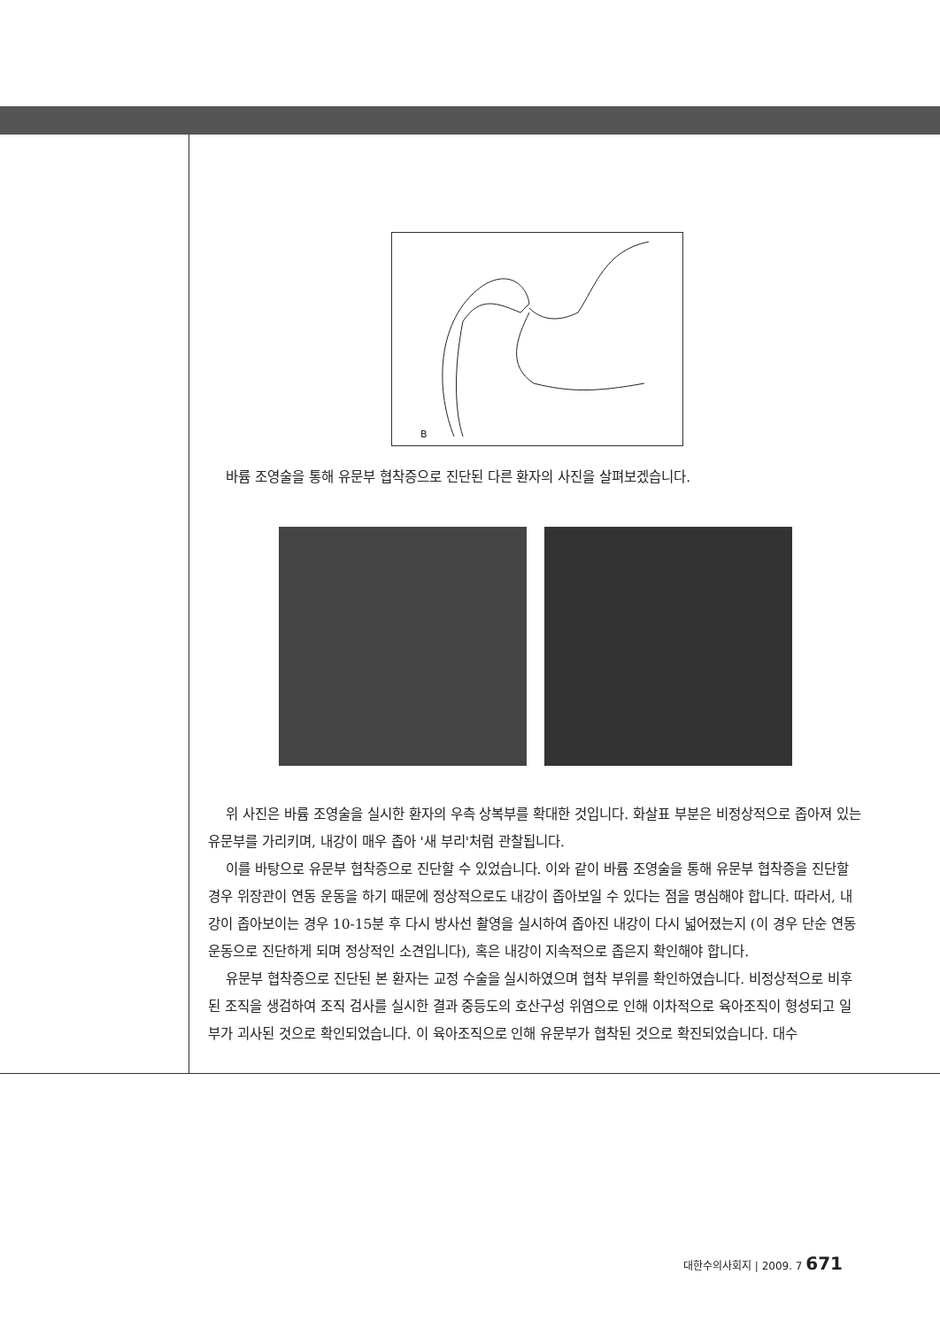B
바륨 조영술을 통해 유문부 협착증으로 진단된 다른 환자의 사진을 살펴보겠습니다.
위 사진은 바륨 조영술을 실시한 환자의 우측 상복부를 확대한 것입니다. 화살표 부분은 비정상적으로 좁아져 있는 유문부를 가리키며, 내강이 매우 좁아 '새 부리'처럼 관찰됩니다.
이를 바탕으로 유문부 협착증으로 진단할 수 있었습니다. 이와 같이 바륨 조영술을 통해 유문부 협착증을 진단할 경우 위장관이 연동 운동을 하기 때문에 정상적으로도 내강이 좁아보일 수 있다는 점을 명심해야 합니다. 따라서, 내강이 좁아보이는 경우 10-15분 후 다시 방사선 촬영을 실시하여 좁아진 내강이 다시 넓어졌는지 (이 경우 단순 연동 운동으로 진단하게 되며 정상적인 소견입니다), 혹은 내강이 지속적으로 좁은지 확인해야 합니다.
유문부 협착증으로 진단된 본 환자는 교정 수술을 실시하였으며 협착 부위를 확인하였습니다. 비정상적으로 비후된 조직을 생검하여 조직 검사를 실시한 결과 중등도의 호산구성 위염으로 인해 이차적으로 육아조직이 형성되고 일부가 괴사된 것으로 확인되었습니다. 이 육아조직으로 인해 유문부가 협착된 것으로 확진되었습니다. 대수
대한수의사회지 | 2009. 7 671